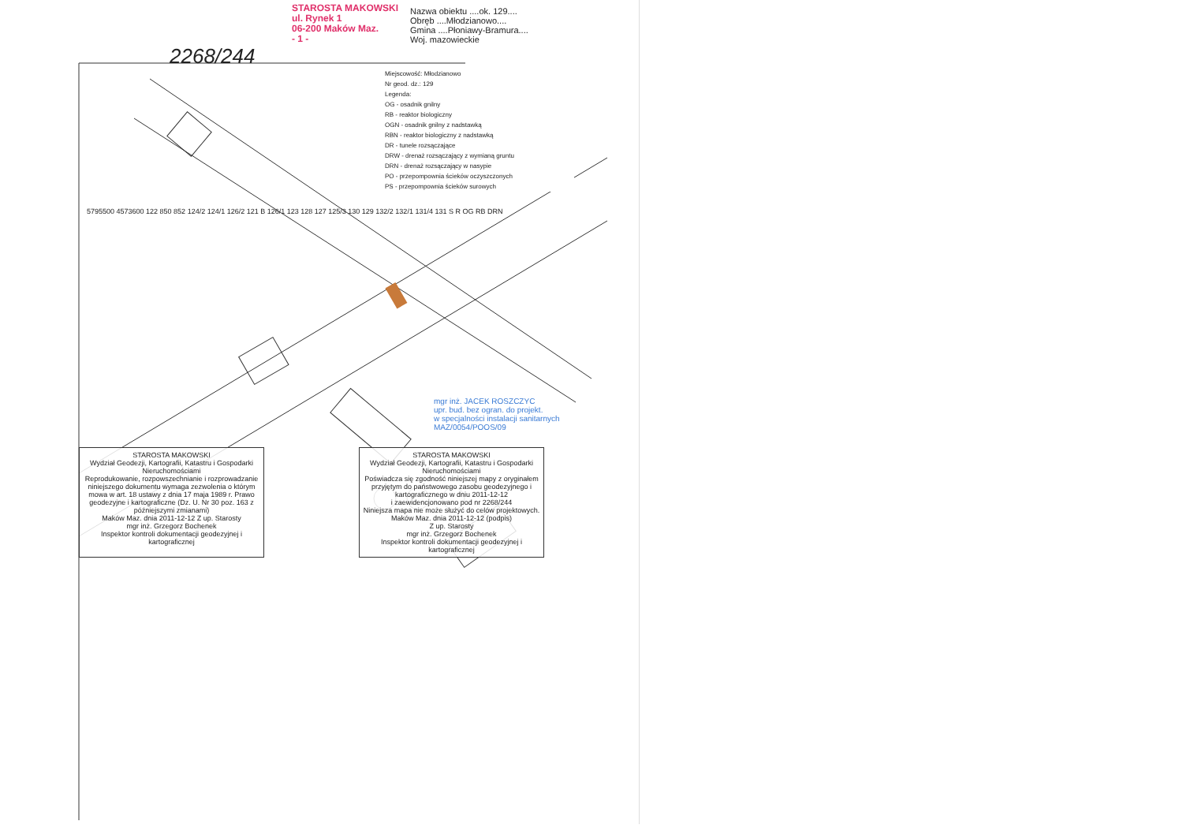STAROSTA MAKOWSKI
ul. Rynek 1
06-200 Maków Maz.
- 1 -
Nazwa obiektu ....ok. 129....
Obręb ....Młodzianowo....
Gmina ....Płoniawy-Bramura....
Woj. mazowieckie
2268/244
Miejscowość: Młodzianowo
Nr geod. dz.: 129
Legenda:
OG - osadnik gnilny
RB - reaktor biologiczny
OGN - osadnik gnilny z nadstawką
RBN - reaktor biologiczny z nadstawką
DR - tunele rozsączające
DRW - drenaż rozsączający z wymianą gruntu
DRN - drenaż rozsączający w nasypie
PO - przepompownia ścieków oczyszczonych
PS - przepompownia ścieków surowych
5795500 4573600 122 850 852 124/2 124/1 126/2 121 B 126/1 123 128 127 125/3 130 129 132/2 132/1 131/4 131 S R OG RB DRN
mgr inż. JACEK ROSZCZYC
upr. bud. bez ogran. do projekt.
w specjalności instalacji sanitarnych
MAZ/0054/POOS/09
STAROSTA MAKOWSKI
Wydział Geodezji, Kartografii, Katastru i Gospodarki Nieruchomościami
Reprodukowanie, rozpowszechnianie i rozprowadzanie niniejszego dokumentu wymaga zezwolenia o którym mowa w art. 18 ustawy z dnia 17 maja 1989 r. Prawo geodezyjne i kartograficzne (Dz. U. Nr 30 poz. 163 z późniejszymi zmianami)
Maków Maz. dnia 2011-12-12 Z up. Starosty
mgr inż. Grzegorz Bochenek
Inspektor kontroli dokumentacji geodezyjnej i kartograficznej
STAROSTA MAKOWSKI
Wydział Geodezji, Kartografii, Katastru i Gospodarki Nieruchomościami
Poświadcza się zgodność niniejszej mapy z oryginałem przyjętym do państwowego zasobu geodezyjnego i kartograficznego w dniu 2011-12-12
i zaewidencjonowano pod nr 2268/244
Niniejsza mapa nie może służyć do celów projektowych.
Maków Maz. dnia 2011-12-12 (podpis)
Z up. Starosty
mgr inż. Grzegorz Bochenek
Inspektor kontroli dokumentacji geodezyjnej i kartograficznej